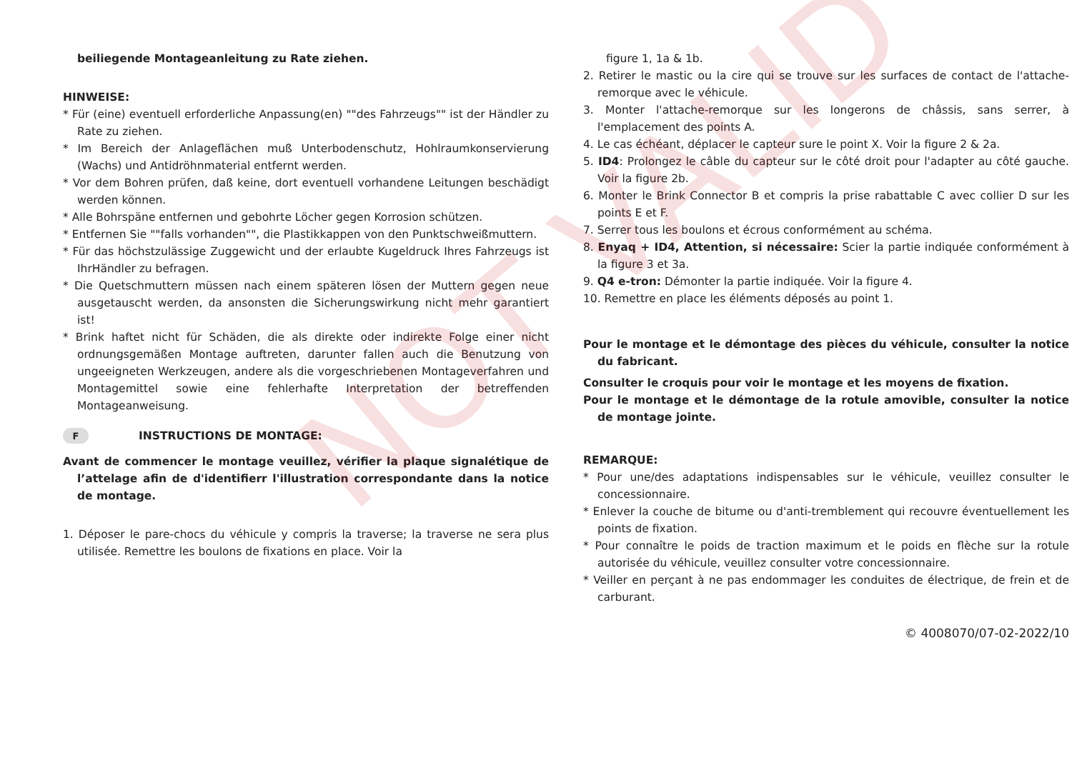NOT VALID
beiliegende Montageanleitung zu Rate ziehen.
HINWEISE:
* Für (eine) eventuell erforderliche Anpassung(en) ""des Fahrzeugs"" ist der Händler zu Rate zu ziehen.
* Im Bereich der Anlageflächen muß Unterbodenschutz, Hohlraumkonservierung (Wachs) und Antidröhnmaterial entfernt werden.
* Vor dem Bohren prüfen, daß keine, dort eventuell vorhandene Leitungen beschädigt werden können.
* Alle Bohrspäne entfernen und gebohrte Löcher gegen Korrosion schützen.
* Entfernen Sie ""falls vorhanden"", die Plastikkappen von den Punktschweißmuttern.
* Für das höchstzulässige Zuggewicht und der erlaubte Kugeldruck Ihres Fahrzeugs ist IhrHändler zu befragen.
* Die Quetschmuttern müssen nach einem späteren lösen der Muttern gegen neue ausgetauscht werden, da ansonsten die Sicherungswirkung nicht mehr garantiert ist!
* Brink haftet nicht für Schäden, die als direkte oder indirekte Folge einer nicht ordnungsgemäßen Montage auftreten, darunter fallen auch die Benutzung von ungeeigneten Werkzeugen, andere als die vorgeschriebenen Montageverfahren und Montagemittel sowie eine fehlerhafte Interpretation der betreffenden Montageanweisung.
F INSTRUCTIONS DE MONTAGE:
Avant de commencer le montage veuillez, vérifier la plaque signalétique de l’attelage afin de d'identifierr l'illustration correspondante dans la notice de montage.
1. Déposer le pare-chocs du véhicule y compris la traverse; la traverse ne sera plus utilisée. Remettre les boulons de fixations en place. Voir la
figure 1, 1a & 1b.
2. Retirer le mastic ou la cire qui se trouve sur les surfaces de contact de l'attache-remorque avec le véhicule.
3. Monter l'attache-remorque sur les longerons de châssis, sans serrer, à l'emplacement des points A.
4. Le cas échéant, déplacer le capteur sure le point X. Voir la figure 2 & 2a.
5. ID4: Prolongez le câble du capteur sur le côté droit pour l'adapter au côté gauche. Voir la figure 2b.
6. Monter le Brink Connector B et compris la prise rabattable C avec collier D sur les points E et F.
7. Serrer tous les boulons et écrous conformément au schéma.
8. Enyaq + ID4, Attention, si nécessaire: Scier la partie indiquée conformément à la figure 3 et 3a.
9. Q4 e-tron: Démonter la partie indiquée. Voir la figure 4.
10. Remettre en place les éléments déposés au point 1.
Pour le montage et le démontage des pièces du véhicule, consulter la notice du fabricant.
Consulter le croquis pour voir le montage et les moyens de fixation.
Pour le montage et le démontage de la rotule amovible, consulter la notice de montage jointe.
REMARQUE:
* Pour une/des adaptations indispensables sur le véhicule, veuillez consulter le concessionnaire.
* Enlever la couche de bitume ou d'anti-tremblement qui recouvre éventuellement les points de fixation.
* Pour connaître le poids de traction maximum et le poids en flèche sur la rotule autorisée du véhicule, veuillez consulter votre concessionnaire.
* Veiller en perçant à ne pas endommager les conduites de électrique, de frein et de carburant.
© 4008070/07-02-2022/10